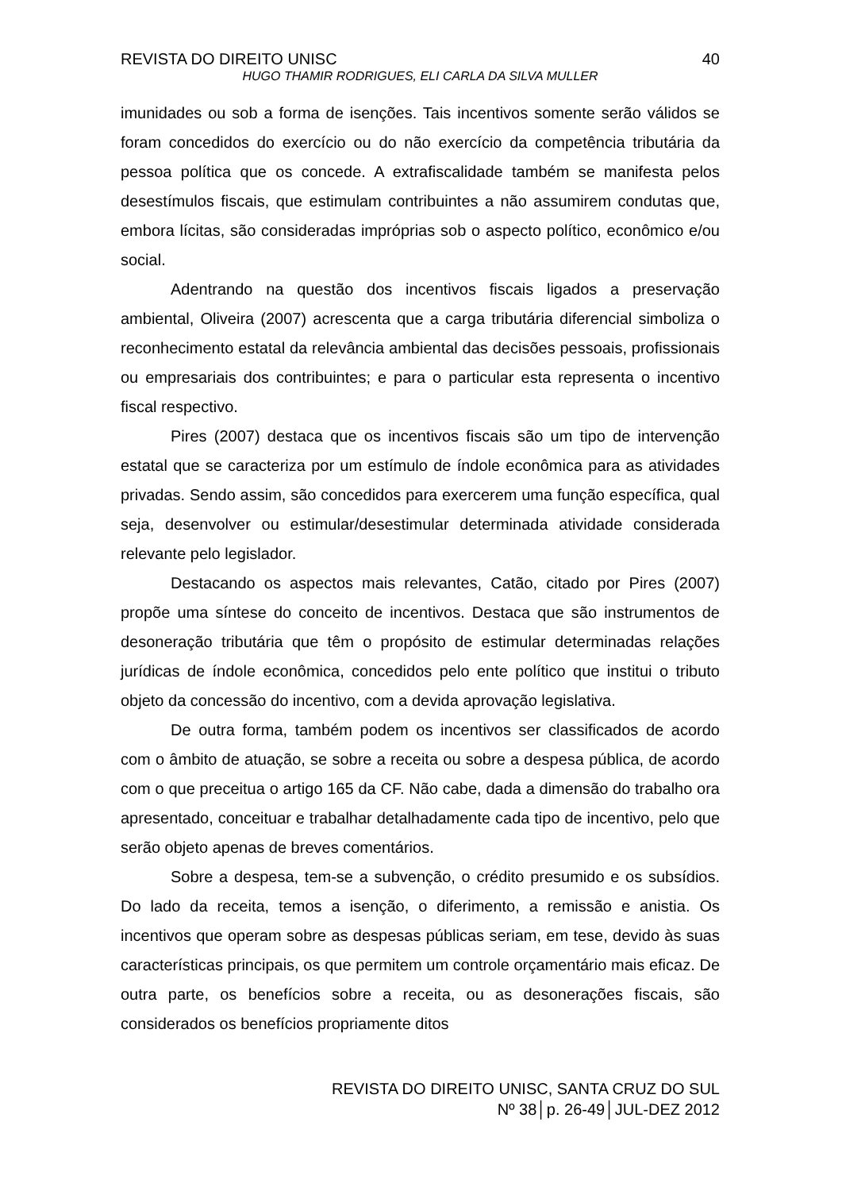REVISTA DO DIREITO UNISC 40
HUGO THAMIR RODRIGUES, ELI CARLA DA SILVA MULLER
imunidades ou sob a forma de isenções. Tais incentivos somente serão válidos se foram concedidos do exercício ou do não exercício da competência tributária da pessoa política que os concede. A extrafiscalidade também se manifesta pelos desestímulos fiscais, que estimulam contribuintes a não assumirem condutas que, embora lícitas, são consideradas impróprias sob o aspecto político, econômico e/ou social.
Adentrando na questão dos incentivos fiscais ligados a preservação ambiental, Oliveira (2007) acrescenta que a carga tributária diferencial simboliza o reconhecimento estatal da relevância ambiental das decisões pessoais, profissionais ou empresariais dos contribuintes; e para o particular esta representa o incentivo fiscal respectivo.
Pires (2007) destaca que os incentivos fiscais são um tipo de intervenção estatal que se caracteriza por um estímulo de índole econômica para as atividades privadas. Sendo assim, são concedidos para exercerem uma função específica, qual seja, desenvolver ou estimular/desestimular determinada atividade considerada relevante pelo legislador.
Destacando os aspectos mais relevantes, Catão, citado por Pires (2007) propõe uma síntese do conceito de incentivos. Destaca que são instrumentos de desoneração tributária que têm o propósito de estimular determinadas relações jurídicas de índole econômica, concedidos pelo ente político que institui o tributo objeto da concessão do incentivo, com a devida aprovação legislativa.
De outra forma, também podem os incentivos ser classificados de acordo com o âmbito de atuação, se sobre a receita ou sobre a despesa pública, de acordo com o que preceitua o artigo 165 da CF. Não cabe, dada a dimensão do trabalho ora apresentado, conceituar e trabalhar detalhadamente cada tipo de incentivo, pelo que serão objeto apenas de breves comentários.
Sobre a despesa, tem-se a subvenção, o crédito presumido e os subsídios. Do lado da receita, temos a isenção, o diferimento, a remissão e anistia. Os incentivos que operam sobre as despesas públicas seriam, em tese, devido às suas características principais, os que permitem um controle orçamentário mais eficaz. De outra parte, os benefícios sobre a receita, ou as desonerações fiscais, são considerados os benefícios propriamente ditos
REVISTA DO DIREITO UNISC, SANTA CRUZ DO SUL
Nº 38│p. 26-49│JUL-DEZ 2012